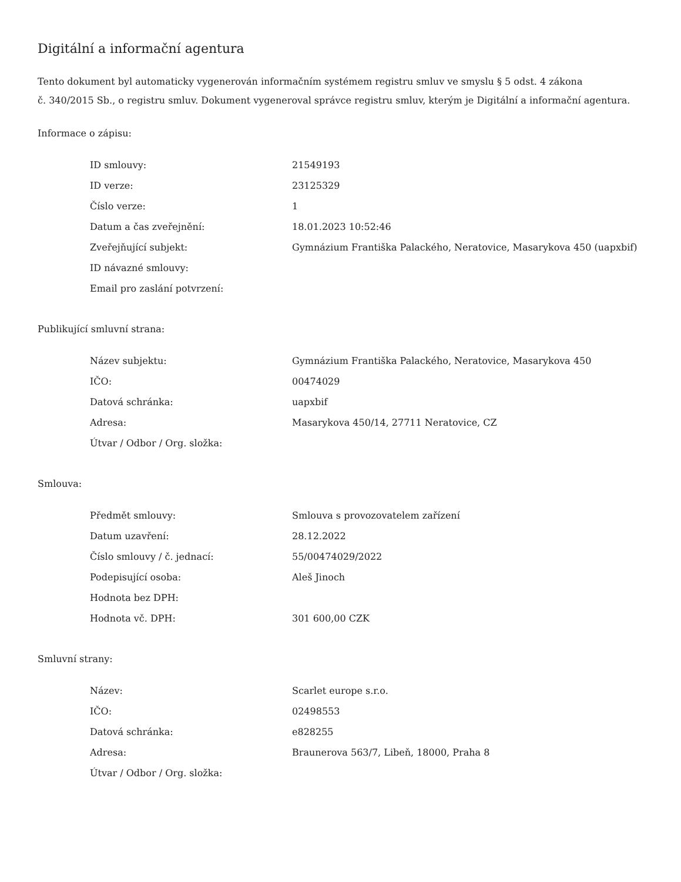Digitální a informační agentura
Tento dokument byl automaticky vygenerován informačním systémem registru smluv ve smyslu § 5 odst. 4 zákona
č. 340/2015 Sb., o registru smluv. Dokument vygeneroval správce registru smluv, kterým je Digitální a informační agentura.
Informace o zápisu:
| ID smlouvy: | 21549193 |
| ID verze: | 23125329 |
| Číslo verze: | 1 |
| Datum a čas zveřejnění: | 18.01.2023 10:52:46 |
| Zveřejňující subjekt: | Gymnázium Františka Palackého, Neratovice, Masarykova 450 (uapxbif) |
| ID návazné smlouvy: | |
| Email pro zaslání potvrzení: | |
Publikující smluvní strana:
| Název subjektu: | Gymnázium Františka Palackého, Neratovice, Masarykova 450 |
| IČO: | 00474029 |
| Datová schránka: | uapxbif |
| Adresa: | Masarykova 450/14, 27711 Neratovice, CZ |
| Útvar / Odbor / Org. složka: | |
Smlouva:
| Předmět smlouvy: | Smlouva s provozovatelem zařízení |
| Datum uzavření: | 28.12.2022 |
| Číslo smlouvy / č. jednací: | 55/00474029/2022 |
| Podepisující osoba: | Aleš Jinoch |
| Hodnota bez DPH: | |
| Hodnota vč. DPH: | 301 600,00 CZK |
Smluvní strany:
| Název: | Scarlet europe s.r.o. |
| IČO: | 02498553 |
| Datová schránka: | e828255 |
| Adresa: | Braunerova 563/7, Libeň, 18000, Praha 8 |
| Útvar / Odbor / Org. složka: | |